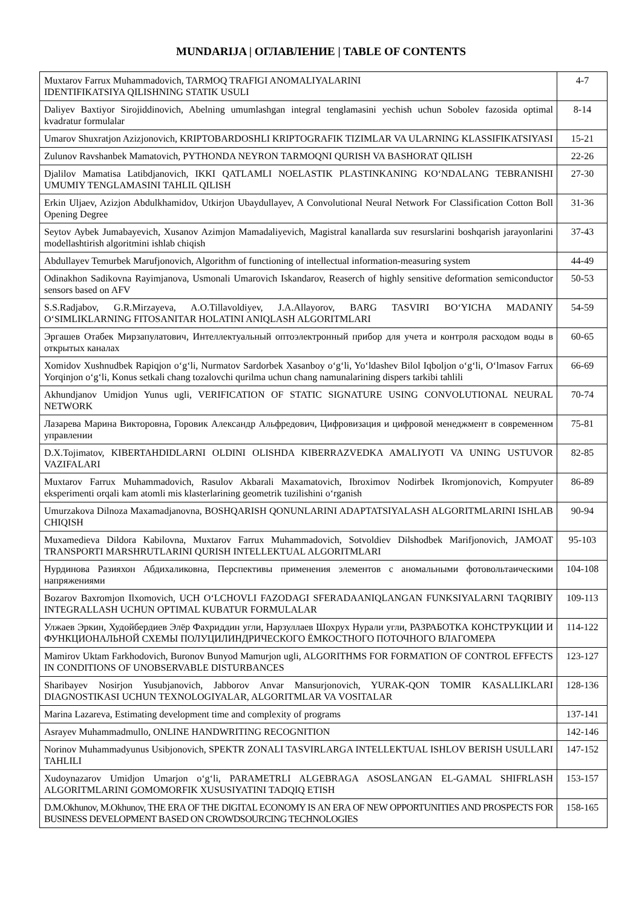MUNDARIJA | ОГЛАВЛЕНИЕ | TABLE OF CONTENTS
| Muxtarov Farrux Muhammadovich, TARMOQ TRAFIGI ANOMALIYALARINI IDENTIFIKATSIYA QILISHNING STATIK USULI | 4-7 |
| Daliyev Baxtiyor Sirojiddinovich, Abelning umumlashgan integral tenglamasini yechish uchun Sobolev fazosida optimal kvadratur formulalar | 8-14 |
| Umarov Shuxratjon Azizjonovich, KRIPTOBARDOSHLI KRIPTOGRAFIK TIZIMLAR VA ULARNING KLASSIFIKATSIYASI | 15-21 |
| Zulunov Ravshanbek Mamatovich, PYTHONDA NEYRON TARMOQNI QURISH VA BASHORAT QILISH | 22-26 |
| Djalilov Mamatisa Latibdjanovich, IKKI QATLAMLI NOELASTIK PLASTINKANING KO‘NDALANG TEBRANISHI UMUMIY TENGLAMASINI TAHLIL QILISH | 27-30 |
| Erkin Uljaev, Azizjon Abdulkhamidov, Utkirjon Ubaydullayev, A Convolutional Neural Network For Classification Cotton Boll Opening Degree | 31-36 |
| Seytov Aybek Jumabayevich, Xusanov Azimjon Mamadaliyevich, Magistral kanallarda suv resurslarini boshqarish jarayonlarini modellashtirish algoritmini ishlab chiqish | 37-43 |
| Abdullayev Temurbek Marufjonovich, Algorithm of functioning of intellectual information-measuring system | 44-49 |
| Odinakhon Sadikovna Rayimjanova, Usmonali Umarovich Iskandarov, Reaserch of highly sensitive deformation semiconductor sensors based on AFV | 50-53 |
| S.S.Radjabov, G.R.Mirzayeva, A.O.Tillavoldiyev, J.A.Allayorov, BARG TASVIRI BO‘YICHA MADANIY O‘SIMLIKLARNING FITOSANITAR HOLATINI ANIQLASH ALGORITMLARI | 54-59 |
| Эргашев Отабек Мирзапулатович, Интеллектуальный оптоэлектронный прибор для учета и контроля расходом воды в открытых каналах | 60-65 |
| Xomidov Xushnudbek Rapiqjon o‘g‘li, Nurmatov Sardorbek Xasanboy o‘g‘li, Yo‘ldashev Bilol Iqboljon o‘g‘li, O‘lmasov Farrux Yorqinjon o‘g‘li, Konus setkali chang tozalovchi qurilma uchun chang namunalarining dispers tarkibi tahlili | 66-69 |
| Akhundjanov Umidjon Yunus ugli, VERIFICATION OF STATIC SIGNATURE USING CONVOLUTIONAL NEURAL NETWORK | 70-74 |
| Лазарева Марина Викторовна, Горовик Александр Альфредович, Цифровизация и цифровой менеджмент в современном управлении | 75-81 |
| D.X.Tojimatov, KIBERTAHDIDLARNI OLDINI OLISHDA KIBERRAZVEDKA AMALIYOTI VA UNING USTUVOR VAZIFALARI | 82-85 |
| Muxtarov Farrux Muhammadovich, Rasulov Akbarali Maxamatovich, Ibroximov Nodirbek Ikromjonovich, Kompyuter eksperimenti orqali kam atomli mis klasterlarining geometrik tuzilishini o‘rganish | 86-89 |
| Umurzakova Dilnoza Maxamadjanovna, BOSHQARISH QONUNLARINI ADAPTATSIYALASH ALGORITMLARINI ISHLAB CHIQISH | 90-94 |
| Muxamedieva Dildora Kabilovna, Muxtarov Farrux Muhammadovich, Sotvoldiev Dilshodbek Marifjonovich, JAMOAT TRANSPORTI MARSHRUTLARINI QURISH INTELLEKTUAL ALGORITMLARI | 95-103 |
| Нурдинова Разияхон Абдихаликовна, Перспективы применения элементов с аномальными фотовольтаическими напряжениями | 104-108 |
| Bozarov Baxromjon Ilxomovich, UCH O‘LCHOVLI FAZODAGI SFERADAANIQLANGAN FUNKSIYALARNI TAQRIBIY INTEGRALLASH UCHUN OPTIMAL KUBATUR FORMULALAR | 109-113 |
| Улжаев Эркин, Худойбердиев Элёр Фахриддин угли, Нарзуллаев Шохрух Нурали угли, РАЗРАБОТКА КОНСТРУКЦИИ И ФУНКЦИОНАЛЬНОЙ СХЕМЫ ПОЛУЦИЛИНДРИЧЕСКОГО ЁМКОСТНОГО ПОТОЧНОГО ВЛАГОМЕРА | 114-122 |
| Mamirov Uktam Farkhodovich, Buronov Bunyod Mamurjon ugli, ALGORITHMS FOR FORMATION OF CONTROL EFFECTS IN CONDITIONS OF UNOBSERVABLE DISTURBANCES | 123-127 |
| Sharibayev Nosirjon Yusubjanovich, Jabborov Anvar Mansurjonovich, YURAK-QON TOMIR KASALLIKLARI DIAGNOSTIKASI UCHUN TEXNOLOGIYALAR, ALGORITMLAR VA VOSITALAR | 128-136 |
| Marina Lazareva, Estimating development time and complexity of programs | 137-141 |
| Asrayev Muhammadmullo, ONLINE HANDWRITING RECOGNITION | 142-146 |
| Norinov Muhammadyunus Usibjonovich, SPEKTR ZONALI TASVIRLARGA INTELLEKTUAL ISHLOV BERISH USULLARI TAHLILI | 147-152 |
| Xudoynazarov Umidjon Umarjon o‘g‘li, PARAMETRLI ALGEBRAGA ASOSLANGAN EL-GAMAL SHIFRLASH ALGORITMLARINI GOMOMORFIK XUSUSIYATINI TADQIQ ETISH | 153-157 |
| D.M.Okhunov, M.Okhunov, THE ERA OF THE DIGITAL ECONOMY IS AN ERA OF NEW OPPORTUNITIES AND PROSPECTS FOR BUSINESS DEVELOPMENT BASED ON CROWDSOURCING TECHNOLOGIES | 158-165 |